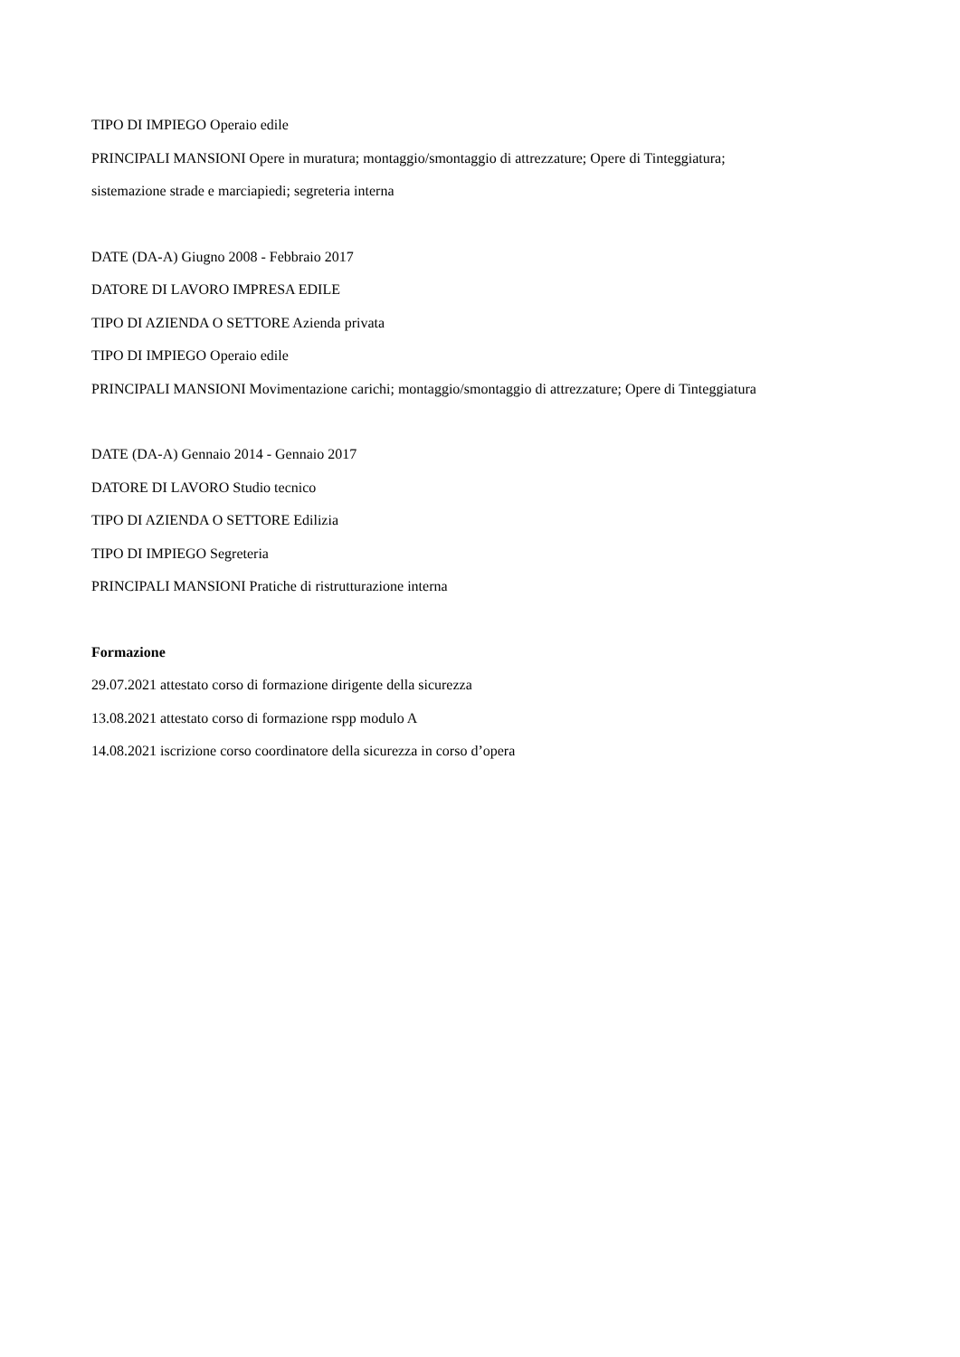TIPO DI IMPIEGO Operaio edile
PRINCIPALI MANSIONI Opere in muratura; montaggio/smontaggio di attrezzature; Opere di Tinteggiatura;
sistemazione strade e marciapiedi; segreteria interna
DATE (DA-A) Giugno 2008 - Febbraio 2017
DATORE DI LAVORO IMPRESA EDILE
TIPO DI AZIENDA O SETTORE Azienda privata
TIPO DI IMPIEGO Operaio edile
PRINCIPALI MANSIONI Movimentazione carichi; montaggio/smontaggio di attrezzature; Opere di Tinteggiatura
DATE (DA-A) Gennaio 2014 - Gennaio 2017
DATORE DI LAVORO Studio tecnico
TIPO DI AZIENDA O SETTORE Edilizia
TIPO DI IMPIEGO Segreteria
PRINCIPALI MANSIONI Pratiche di ristrutturazione interna
Formazione
29.07.2021 attestato corso di formazione dirigente della sicurezza
13.08.2021 attestato corso di formazione rspp modulo A
14.08.2021 iscrizione corso coordinatore della sicurezza in corso d’opera